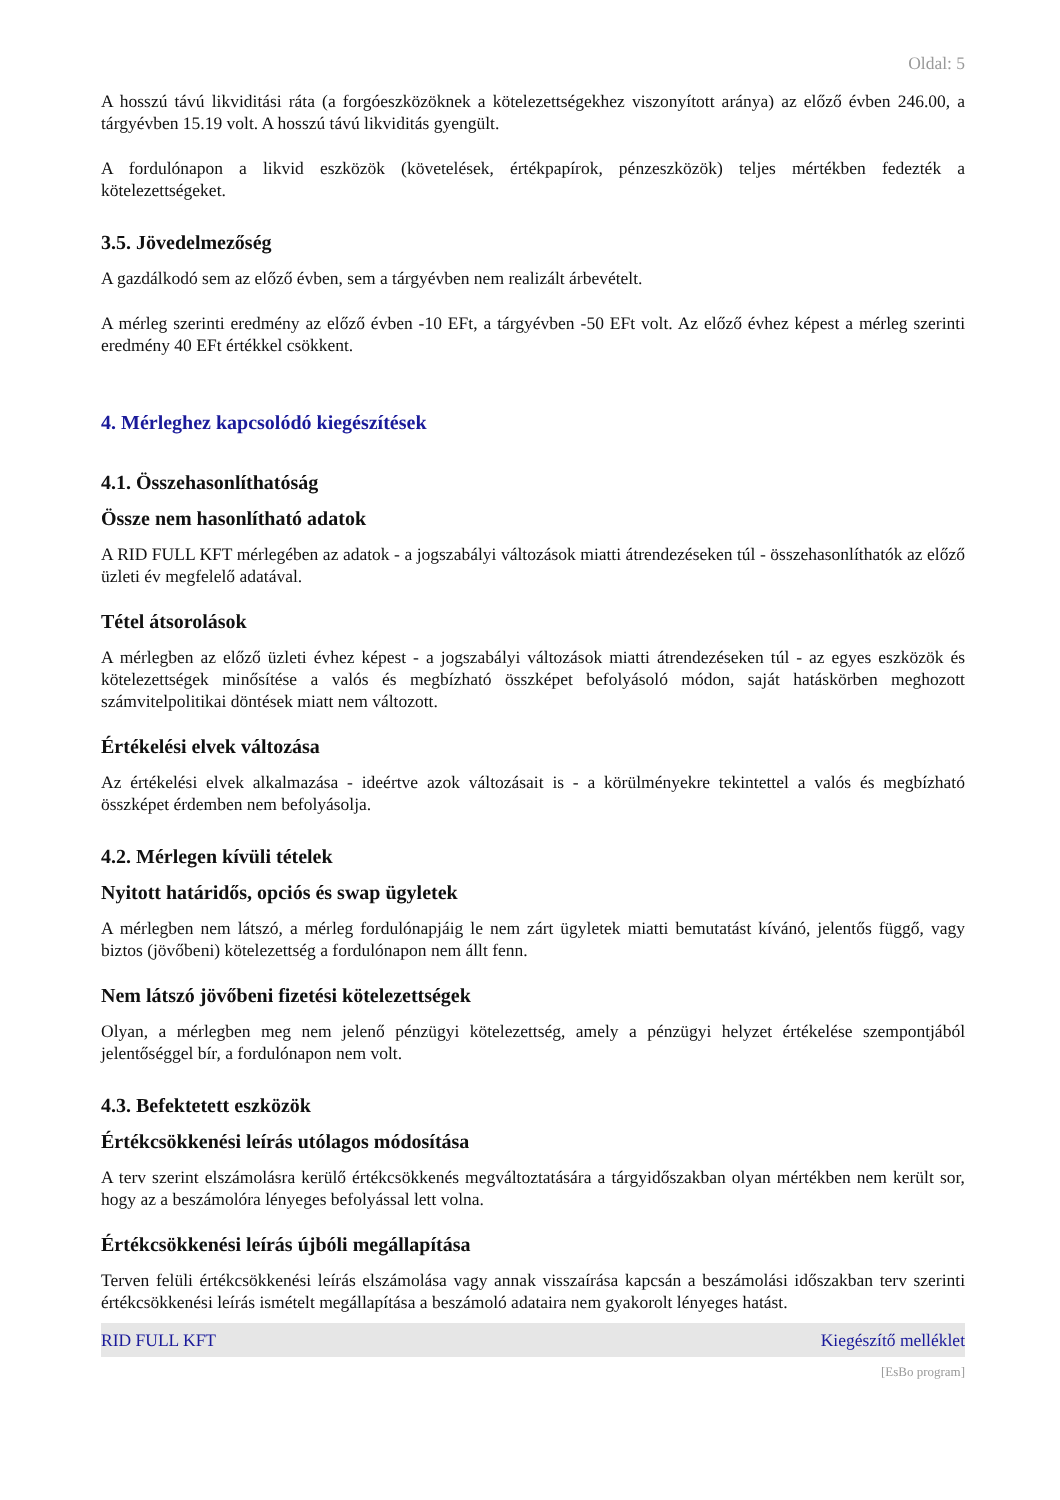Oldal: 5
A hosszú távú likviditási ráta (a forgóeszközöknek a kötelezettségekhez viszonyított aránya) az előző évben 246.00, a tárgyévben 15.19 volt. A hosszú távú likviditás gyengült.
A fordulónapon a likvid eszközök (követelések, értékpapírok, pénzeszközök) teljes mértékben fedezték a kötelezettségeket.
3.5. Jövedelmezőség
A gazdálkodó sem az előző évben, sem a tárgyévben nem realizált árbevételt.
A mérleg szerinti eredmény az előző évben -10 EFt, a tárgyévben -50 EFt volt. Az előző évhez képest a mérleg szerinti eredmény 40 EFt értékkel csökkent.
4. Mérleghez kapcsolódó kiegészítések
4.1. Összehasonlíthatóság
Össze nem hasonlítható adatok
A RID FULL KFT mérlegében az adatok - a jogszabályi változások miatti átrendezéseken túl - összehasonlíthatók az előző üzleti év megfelelő adatával.
Tétel átsorolások
A mérlegben az előző üzleti évhez képest - a jogszabályi változások miatti átrendezéseken túl - az egyes eszközök és kötelezettségek minősítése a valós és megbízható összképet befolyásoló módon, saját hatáskörben meghozott számvitelpolitikai döntések miatt nem változott.
Értékelési elvek változása
Az értékelési elvek alkalmazása - ideértve azok változásait is - a körülményekre tekintettel a valós és megbízható összképet érdemben nem befolyásolja.
4.2. Mérlegen kívüli tételek
Nyitott határidős, opciós és swap ügyletek
A mérlegben nem látszó, a mérleg fordulónapjáig le nem zárt ügyletek miatti bemutatást kívánó, jelentős függő, vagy biztos (jövőbeni) kötelezettség a fordulónapon nem állt fenn.
Nem látszó jövőbeni fizetési kötelezettségek
Olyan, a mérlegben meg nem jelenő pénzügyi kötelezettség, amely a pénzügyi helyzet értékelése szempontjából jelentőséggel bír, a fordulónapon nem volt.
4.3. Befektetett eszközök
Értékcsökkenési leírás utólagos módosítása
A terv szerint elszámolásra kerülő értékcsökkenés megváltoztatására a tárgyidőszakban olyan mértékben nem került sor, hogy az a beszámolóra lényeges befolyással lett volna.
Értékcsökkenési leírás újbóli megállapítása
Terven felüli értékcsökkenési leírás elszámolása vagy annak visszaírása kapcsán a beszámolási időszakban terv szerinti értékcsökkenési leírás ismételt megállapítása a beszámoló adataira nem gyakorolt lényeges hatást.
RID FULL KFT Kiegészítő melléklet
[EsBo program]